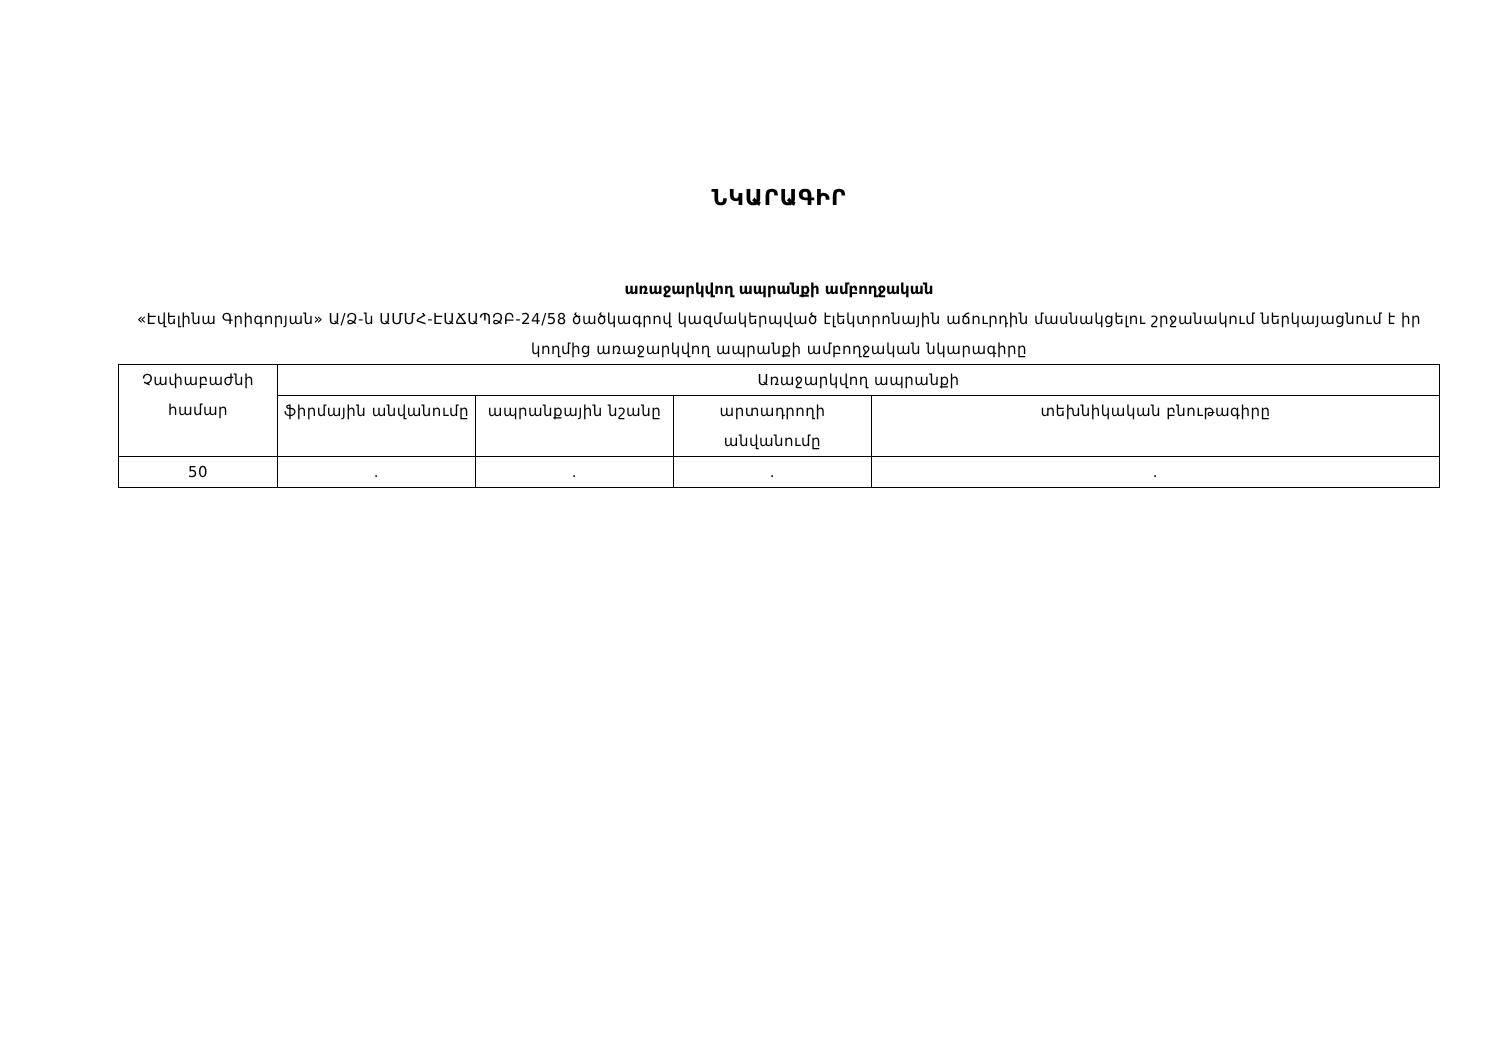ՆԿԱՐԱԳԻՐ
առաջարկվող ապրանքի ամբողջական
«Էվելինա Գրիգորյան» Ա/Ձ-ն ԱՄՄՀ-ԷԱՃԱՊՁԲ-24/58 ծածկագրով կազմակերպված էլեկտրոնային աճուրդին մասնակցելու շրջանակում ներկայացնում է իր կողմից առաջարկվող ապրանքի ամբողջական նկարագիրը
| Չափաբաժնի համար | Առաջարկվող ապրանքի | | | |
| | ֆիրմային անվանումը | ապրանքային նշանը | արտադրողի անվանումը | տեխնիկական բնութագիրը |
| 50 | . | . | . | . |